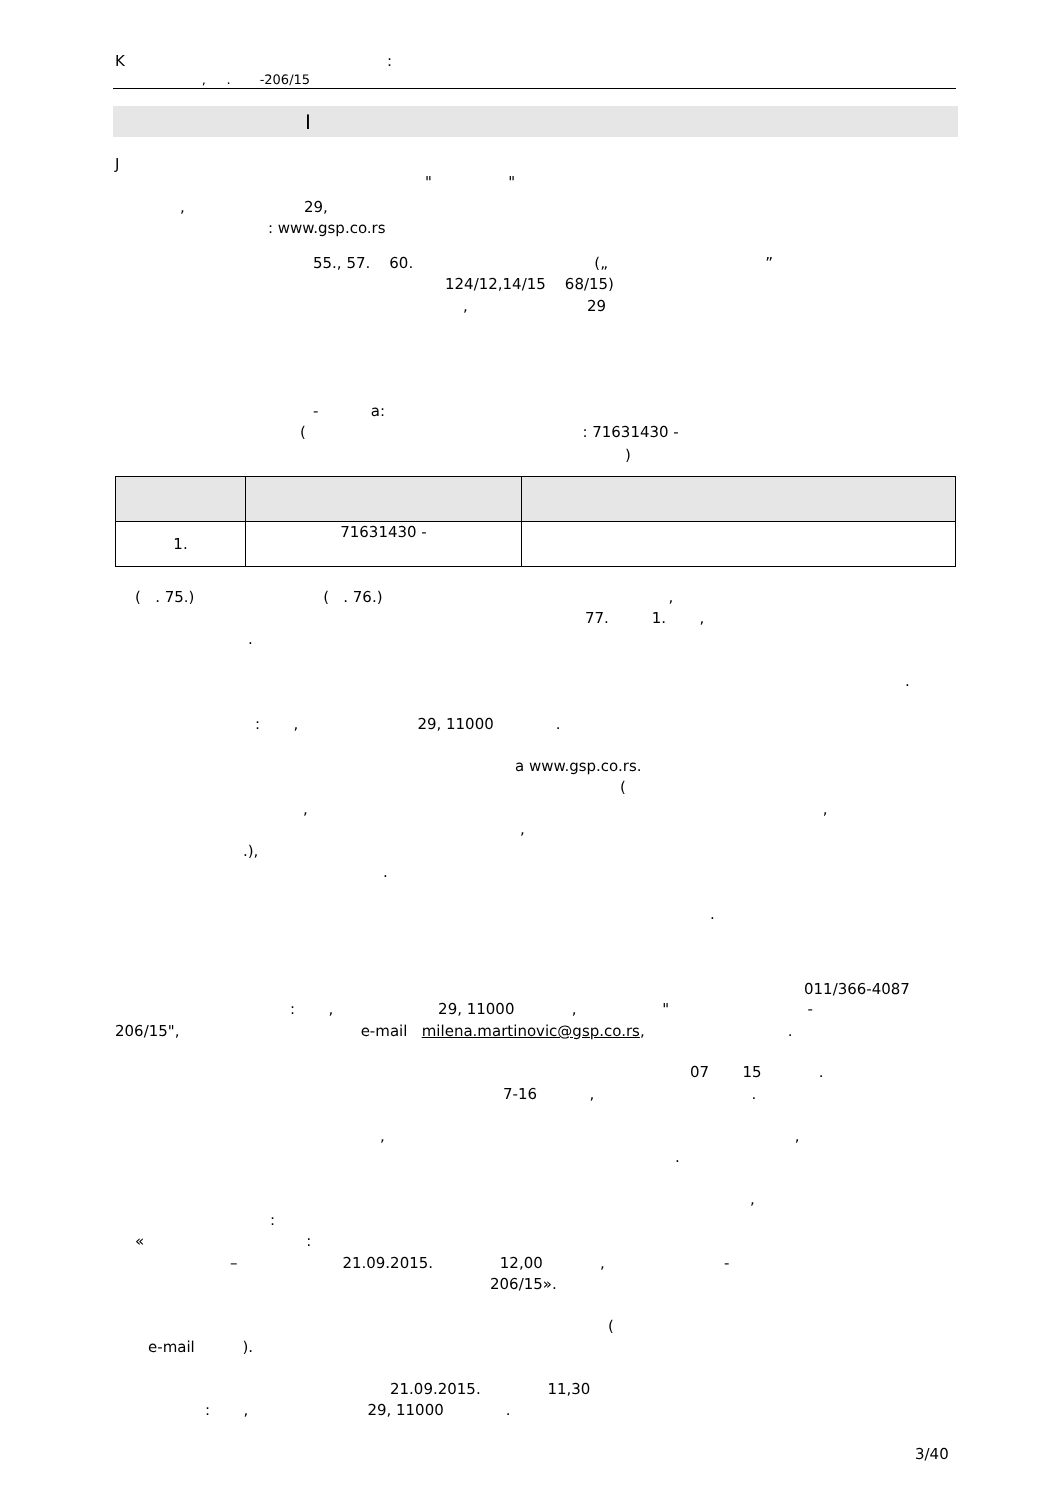K :
, . -206/15
I
J
" "
, 29,
: www.gsp.co.rs
55., 57. 60. („ ”
124/12,14/15 68/15)
, 29
- a:
( : 71631430 -
)
| 1. | 71631430 - | |
( . 75.) ( . 76.) ,
77. 1. ,
.
.
: , 29, 11000 .
a www.gsp.co.rs.
(
, ,
,
.),
.
.
011/366-4087
: , 29, 11000 , " -
206/15", e-mail milena.martinovic@gsp.co.rs, .
07 15 .
7-16 , .
, ,
.
,
:
« :
– 21.09.2015. 12,00 , -
206/15».
(
e-mail ).
21.09.2015. 11,30
: , 29, 11000 .
3/40